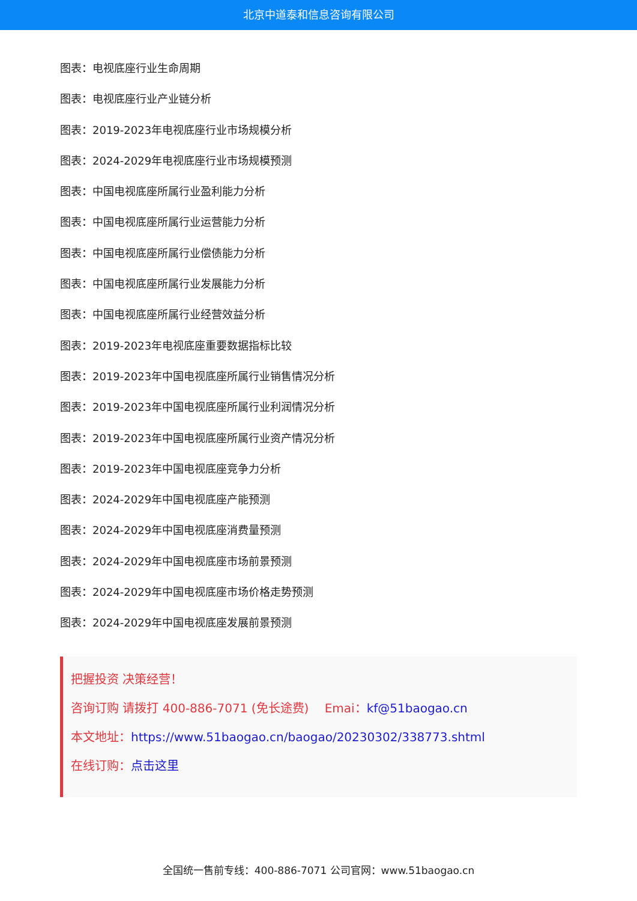北京中道泰和信息咨询有限公司
图表：电视底座行业生命周期
图表：电视底座行业产业链分析
图表：2019-2023年电视底座行业市场规模分析
图表：2024-2029年电视底座行业市场规模预测
图表：中国电视底座所属行业盈利能力分析
图表：中国电视底座所属行业运营能力分析
图表：中国电视底座所属行业偿债能力分析
图表：中国电视底座所属行业发展能力分析
图表：中国电视底座所属行业经营效益分析
图表：2019-2023年电视底座重要数据指标比较
图表：2019-2023年中国电视底座所属行业销售情况分析
图表：2019-2023年中国电视底座所属行业利润情况分析
图表：2019-2023年中国电视底座所属行业资产情况分析
图表：2019-2023年中国电视底座竞争力分析
图表：2024-2029年中国电视底座产能预测
图表：2024-2029年中国电视底座消费量预测
图表：2024-2029年中国电视底座市场前景预测
图表：2024-2029年中国电视底座市场价格走势预测
图表：2024-2029年中国电视底座发展前景预测
把握投资 决策经营！
咨询订购 请拨打 400-886-7071 (免长途费)　 Emai：kf@51baogao.cn
本文地址：https://www.51baogao.cn/baogao/20230302/338773.shtml
在线订购：点击这里
全国统一售前专线：400-886-7071 公司官网：www.51baogao.cn